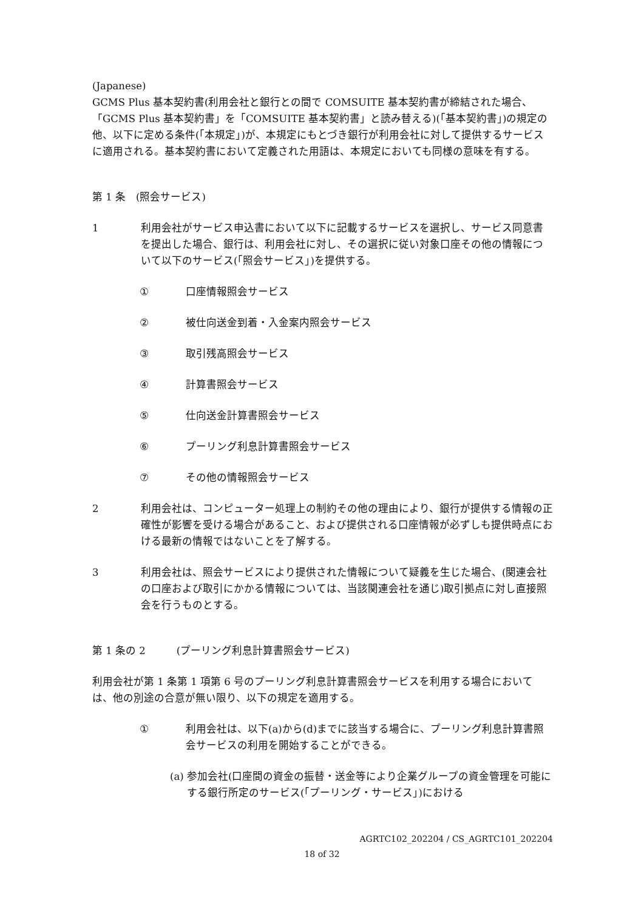(Japanese)
GCMS Plus 基本契約書(利用会社と銀行との間で COMSUITE 基本契約書が締結された場合、「GCMS Plus 基本契約書」を「COMSUITE 基本契約書」と読み替える)(「基本契約書」)の規定の他、以下に定める条件(「本規定」)が、本規定にもとづき銀行が利用会社に対して提供するサービスに適用される。基本契約書において定義された用語は、本規定においても同様の意味を有する。
第 1 条　(照会サービス)
1 利用会社がサービス申込書において以下に記載するサービスを選択し、サービス同意書を提出した場合、銀行は、利用会社に対し、その選択に従い対象口座その他の情報について以下のサービス(「照会サービス」)を提供する。
① 口座情報照会サービス
② 被仕向送金到着・入金案内照会サービス
③ 取引残高照会サービス
④ 計算書照会サービス
⑤ 仕向送金計算書照会サービス
⑥ プーリング利息計算書照会サービス
⑦ その他の情報照会サービス
2 利用会社は、コンピューター処理上の制約その他の理由により、銀行が提供する情報の正確性が影響を受ける場合があること、および提供される口座情報が必ずしも提供時点における最新の情報ではないことを了解する。
3 利用会社は、照会サービスにより提供された情報について疑義を生じた場合、(関連会社の口座および取引にかかる情報については、当該関連会社を通じ)取引拠点に対し直接照会を行うものとする。
第 1 条の 2　　　(プーリング利息計算書照会サービス)
利用会社が第 1 条第 1 項第 6 号のプーリング利息計算書照会サービスを利用する場合においては、他の別途の合意が無い限り、以下の規定を適用する。
① 利用会社は、以下(a)から(d)までに該当する場合に、プーリング利息計算書照会サービスの利用を開始することができる。
(a) 参加会社(口座間の資金の振替・送金等により企業グループの資金管理を可能にする銀行所定のサービス(「プーリング・サービス」)における
AGRTC102_202204 / CS_AGRTC101_202204
18 of 32